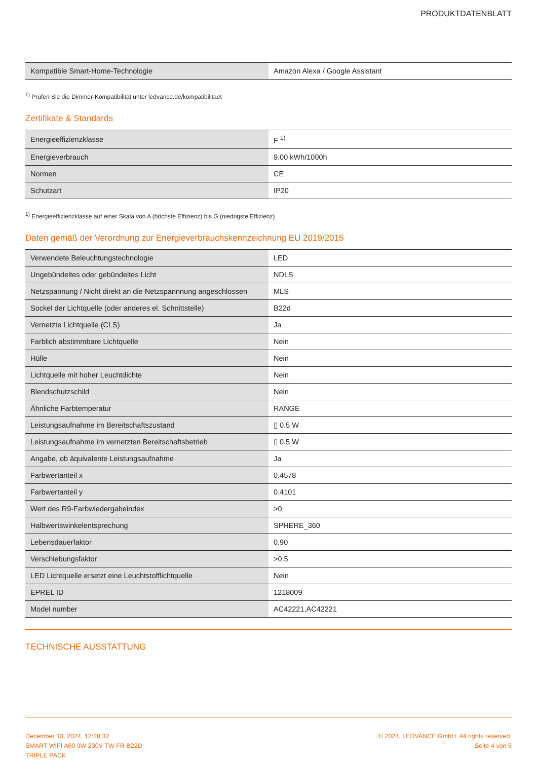PRODUKTDATENBLATT
| Kompatible Smart-Home-Technologie | Amazon Alexa / Google Assistant |
<sup>1)</sup> Prüfen Sie die Dimmer-Kompatibilität unter ledvance.de/kompatibilitaet
Zertifikate & Standards
| Energieeffizienzklasse | F <sup>1)</sup> |
| Energieverbrauch | 9.00 kWh/1000h |
| Normen | CE |
| Schutzart | IP20 |
<sup>1)</sup> Energieeffizienzklasse auf einer Skala von A (höchste Effizienz) bis G (niedrigste Effizienz)
Daten gemäß der Verordnung zur Energieverbrauchskennzeichnung EU 2019/2015
| Verwendete Beleuchtungstechnologie | LED |
| Ungebündeltes oder gebündeltes Licht | NDLS |
| Netzspannung / Nicht direkt an die Netzspannnung angeschlossen | MLS |
| Sockel der Lichtquelle (oder anderes el. Schnittstelle) | B22d |
| Vernetzte Lichtquelle (CLS) | Ja |
| Farblich abstimmbare Lichtquelle | Nein |
| Hülle | Nein |
| Lichtquelle mit hoher Leuchtdichte | Nein |
| Blendschutzschild | Nein |
| Ähnliche Farbtemperatur | RANGE |
| Leistungsaufnahme im Bereitschaftszustand | ▯ 0.5 W |
| Leistungsaufnahme im vernetzten Bereitschaftsbetrieb | ▯ 0.5 W |
| Angabe, ob äquivalente Leistungsaufnahme | Ja |
| Farbwertanteil x | 0.4578 |
| Farbwertanteil y | 0.4101 |
| Wert des R9-Farbwiedergabeindex | >0 |
| Halbwertswinkelentsprechung | SPHERE_360 |
| Lebensdauerfaktor | 0.90 |
| Verschiebungsfaktor | >0.5 |
| LED Lichtquelle ersetzt eine Leuchtstofflichtquelle | Nein |
| EPREL ID | 1218009 |
| Model number | AC42221,AC42221 |
TECHNISCHE AUSSTATTUNG
December 13, 2024, 12:28:32
SMART WIFI A60 9W 230V TW FR B22D
TRIPLE PACK
© 2024, LEDVANCE GmbH. All rights reserved.
Seite 4 von 5